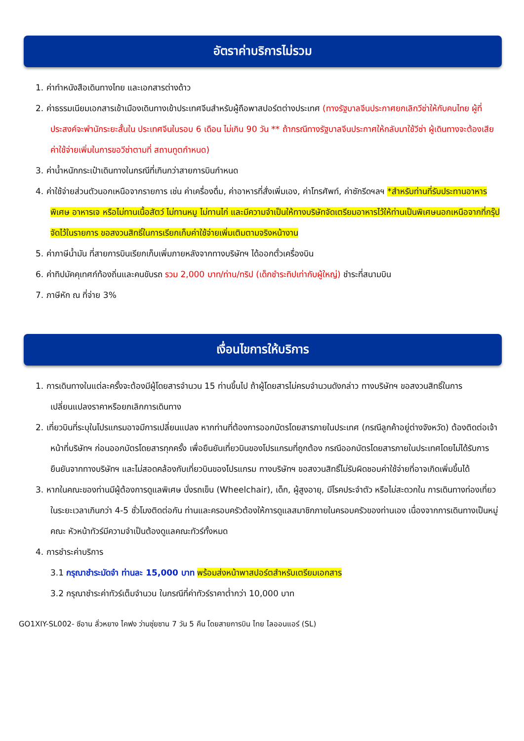อัตราค่าบริการไม่รวม
1. ค่าทำหนังสือเดินทางไทย และเอกสารต่างด้าว
2. ค่าธรรมเนียมเอกสารเข้าเมืองเดินทางเข้าประเทศจีนสำหรับผู้ถือพาสปอร์ตต่างประเทศ (ทางรัฐบาลจีนประกาศยกเลิกวีซ่าให้กับคนไทย ผู้ที่ประสงค์จะพำนักระยะสั้นใน ประเทศจีนในรอบ 6 เดือน ไม่เกิน 90 วัน ** ถ้ากรณีทางรัฐบาลจีนประกาศให้กลับมาใช้วีซ่า ผู้เดินทางจะต้องเสียค่าใช้จ่ายเพิ่มในการขอวีซ่าตามที่ สถานทูตกำหนด)
3. ค่าน้ำหนักกระเป๋าเดินทางในกรณีที่เกินกว่าสายการบินกำหนด
4. ค่าใช้จ่ายส่วนตัวนอกเหนือจากรายการ เช่น ค่าเครื่องดื่ม, ค่าอาหารที่สั่งเพิ่มเอง, ค่าโทรศัพท์, ค่าซักรีดฯลฯ *สำหรับท่านที่รับประทานอาหารพิเศษ อาหารเจ หรือไม่ทานเนื้อสัตว์ ไม่ทานหมู ไม่ทานไก่ และมีความจำเป็นให้ทางบริษัทจัดเตรียมอาหารไว้ให้ท่านเป็นพิเศษนอกเหนือจากที่กรุ๊ปจัดไว้ในรายการ ขอสงวนสิทธิ์ในการเรียกเก็บค่าใช้จ่ายเพิ่มเติมตามจริงหน้างาน
5. ค่าภาษีน้ำมัน ที่สายการบินเรียกเก็บเพิ่มภายหลังจากทางบริษัทฯ ได้ออกตั๋วเครื่องบิน
6. ค่าทิปมัคคุเทศก์ท้องถิ่นและคนขับรถ รวม 2,000 บาท/ท่าน/ทริป (เด็กชำระทิปเท่ากับผู้ใหญ่) ชำระที่สนามบิน
7. ภาษีหัก ณ ที่จ่าย 3%
เงื่อนไขการให้บริการ
1. การเดินทางในแต่ละครั้งจะต้องมีผู้โดยสารจำนวน 15 ท่านขึ้นไป ถ้าผู้โดยสารไม่ครบจำนวนดังกล่าว ทางบริษัทฯ ขอสงวนสิทธิ์ในการเปลี่ยนแปลงราคาหรือยกเลิกการเดินทาง
2. เที่ยวบินที่ระบุในโปรแกรมอาจมีการเปลี่ยนแปลง หากท่านที่ต้องการออกบัตรโดยสารภายในประเทศ (กรณีลูกค้าอยู่ต่างจังหวัด) ต้องติดต่อเจ้าหน้าที่บริษัทฯ ก่อนออกบัตรโดยสารทุกครั้ง เพื่อยืนยันเที่ยวบินของโปรแกรมที่ถูกต้อง กรณีออกบัตรโดยสารภายในประเทศโดยไม่ได้รับการยืนยันจากทางบริษัทฯ และไม่สอดคล้องกับเที่ยวบินของโปรแกรม ทางบริษัทฯ ขอสงวนสิทธิ์ไม่รับผิดชอบค่าใช้จ่ายที่อาจเกิดเพิ่มขึ้นได้
3. หากในคณะของท่านมีผู้ต้องการดูแลพิเศษ นั่งรถเข็น (Wheelchair), เด็ก, ผู้สูงอายุ, มีโรคประจำตัว หรือไม่สะดวกใน การเดินทางท่องเที่ยวในระยะเวลาเกินกว่า 4-5 ชั่วโมงติดต่อกัน ท่านและครอบครัวต้องให้การดูแลสมาชิกภายในครอบครัวของท่านเอง เนื่องจากการเดินทางเป็นหมู่คณะ หัวหน้าทัวร์มีความจำเป็นต้องดูแลคณะทัวร์ทั้งหมด
4. การชำระค่าบริการ
3.1 กรุณาชำระมัดจำ ท่านละ 15,000 บาท พร้อมส่งหน้าพาสปอร์ตสำหรับเตรียมเอกสาร
3.2 กรุณาชำระค่าทัวร์เต็มจำนวน ในกรณีที่ค่าทัวร์ราคาต่ำกว่า 10,000 บาท
GO1XIY-SL002- ซีอาน ลั่วหยาง ไคฟง ว่านซุ่ยซาน 7 วัน 5 คืน โดยสายการบิน ไทย ไลออนแอร์ (SL)